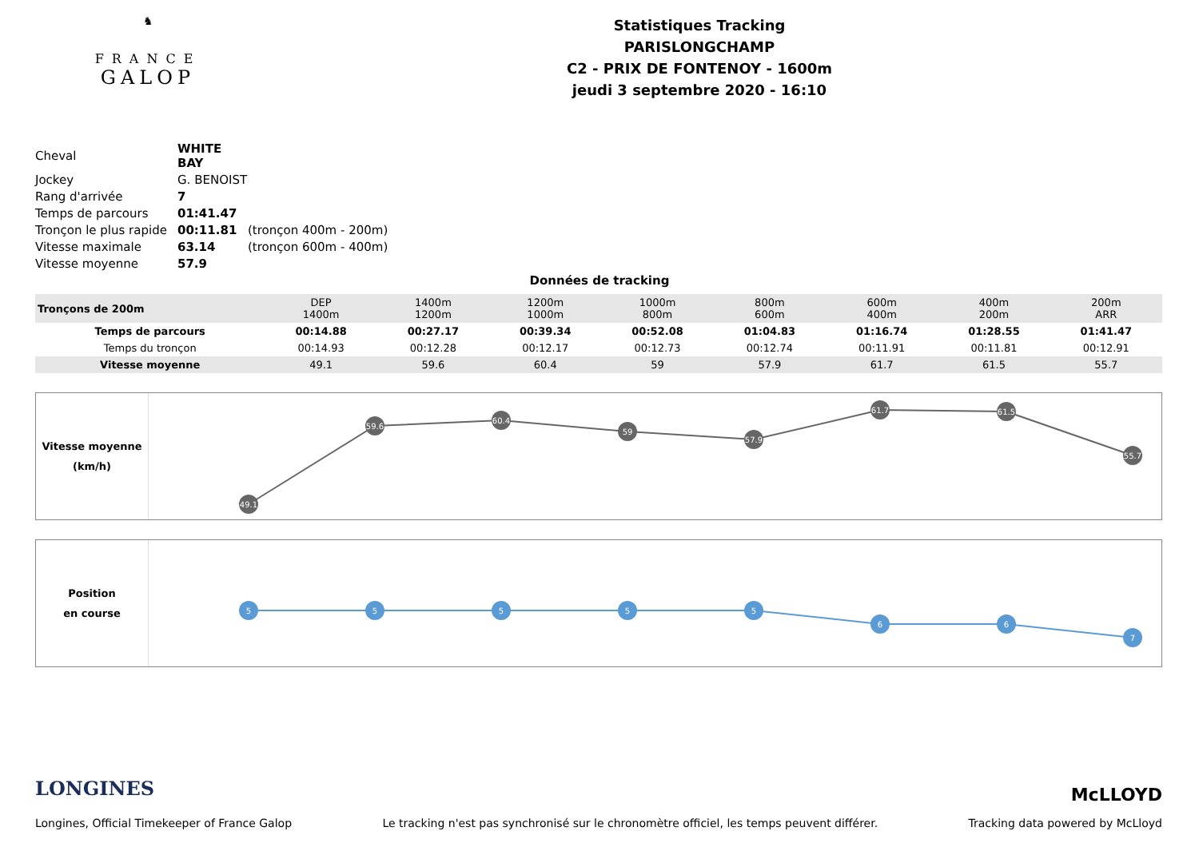♞
FRANCE
GALOP
Statistiques Tracking
PARISLONGCHAMP
C2 - PRIX DE FONTENOY - 1600m
jeudi 3 septembre 2020 - 16:10
| Cheval | WHITE BAY | |
| Jockey | G. BENOIST | |
| Rang d'arrivée | 7 | |
| Temps de parcours | 01:41.47 | |
| Tronçon le plus rapide | 00:11.81 | (tronçon 400m - 200m) |
| Vitesse maximale | 63.14 | (tronçon 600m - 400m) |
| Vitesse moyenne | 57.9 | |
Données de tracking
| Tronçons de 200m | DEP 1400m | 1400m 1200m | 1200m 1000m | 1000m 800m | 800m 600m | 600m 400m | 400m 200m | 200m ARR |
| Temps de parcours | 00:14.88 | 00:27.17 | 00:39.34 | 00:52.08 | 01:04.83 | 01:16.74 | 01:28.55 | 01:41.47 |
| Temps du tronçon | 00:14.93 | 00:12.28 | 00:12.17 | 00:12.73 | 00:12.74 | 00:11.91 | 00:11.81 | 00:12.91 |
| Vitesse moyenne | 49.1 | 59.6 | 60.4 | 59 | 57.9 | 61.7 | 61.5 | 55.7 |
Vitesse moyenne
(km/h)
49.1
59.6
60.4
59
57.9
61.7
61.5
55.7
Position
en course
5
5
5
5
5
6
6
7
LONGINES McLLOYD
Longines, Official Timekeeper of France Galop Le tracking n'est pas synchronisé sur le chronomètre officiel, les temps peuvent différer. Tracking data powered by McLloyd